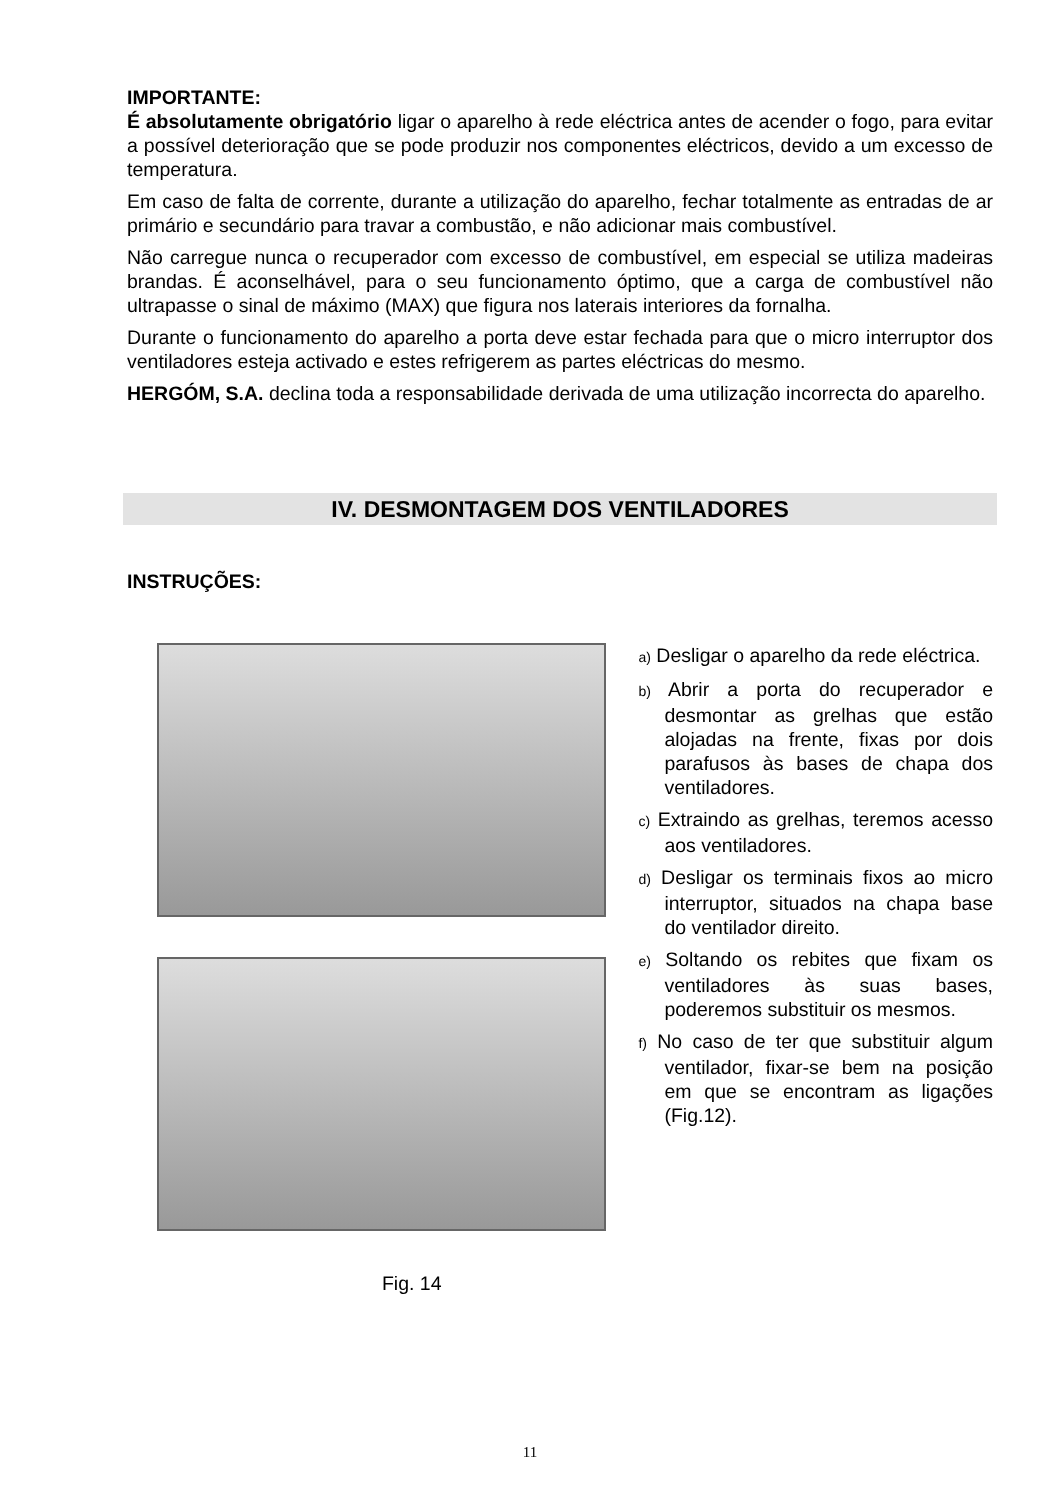IMPORTANTE:
É absolutamente obrigatório ligar o aparelho à rede eléctrica antes de acender o fogo, para evitar a possível deterioração que se pode produzir nos componentes eléctricos, devido a um excesso de temperatura.
Em caso de falta de corrente, durante a utilização do aparelho, fechar totalmente as entradas de ar primário e secundário para travar a combustão, e não adicionar mais combustível.
Não carregue nunca o recuperador com excesso de combustível, em especial se utiliza madeiras brandas. É aconselhável, para o seu funcionamento óptimo, que a carga de combustível não ultrapasse o sinal de máximo (MAX) que figura nos laterais interiores da fornalha.
Durante o funcionamento do aparelho a porta deve estar fechada para que o micro interruptor dos ventiladores esteja activado e estes refrigerem as partes eléctricas do mesmo.
HERGÓM, S.A. declina toda a responsabilidade derivada de uma utilização incorrecta do aparelho.
IV. DESMONTAGEM DOS VENTILADORES
INSTRUÇÕES:
Fig. 14
a) Desligar o aparelho da rede eléctrica.
b) Abrir a porta do recuperador e desmontar as grelhas que estão alojadas na frente, fixas por dois parafusos às bases de chapa dos ventiladores.
c) Extraindo as grelhas, teremos acesso aos ventiladores.
d) Desligar os terminais fixos ao micro interruptor, situados na chapa base do ventilador direito.
e) Soltando os rebites que fixam os ventiladores às suas bases, poderemos substituir os mesmos.
f) No caso de ter que substituir algum ventilador, fixar-se bem na posição em que se encontram as ligações (Fig.12).
11